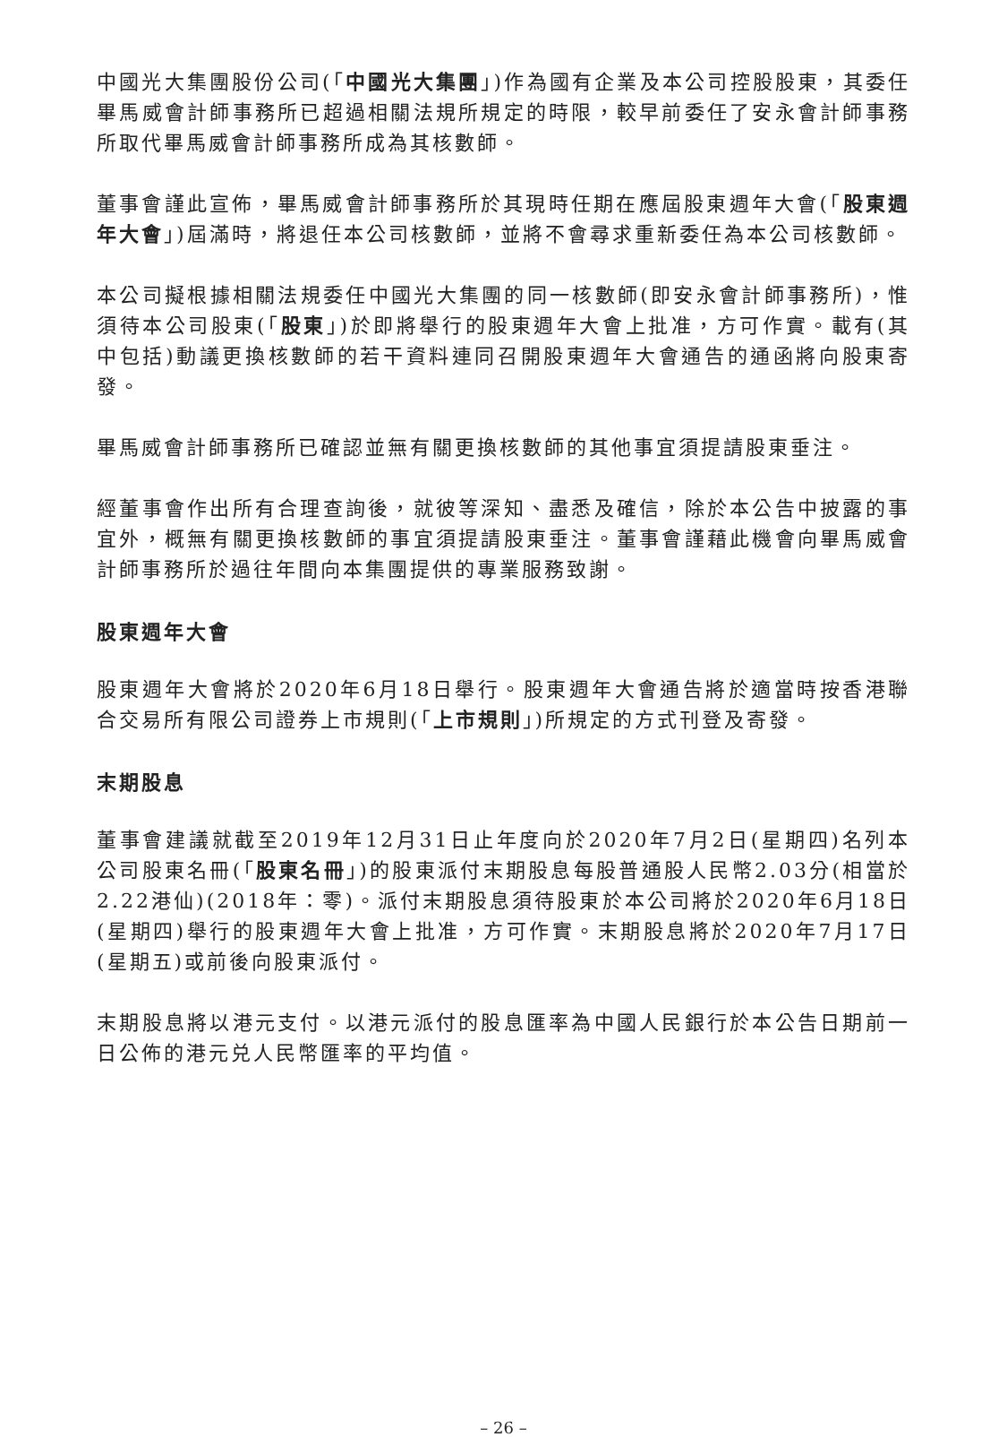中國光大集團股份公司(「中國光大集團」)作為國有企業及本公司控股股東，其委任畢馬威會計師事務所已超過相關法規所規定的時限，較早前委任了安永會計師事務所取代畢馬威會計師事務所成為其核數師。
董事會謹此宣佈，畢馬威會計師事務所於其現時任期在應屆股東週年大會(「股東週年大會」)屆滿時，將退任本公司核數師，並將不會尋求重新委任為本公司核數師。
本公司擬根據相關法規委任中國光大集團的同一核數師(即安永會計師事務所)，惟須待本公司股東(「股東」)於即將舉行的股東週年大會上批准，方可作實。載有(其中包括)動議更換核數師的若干資料連同召開股東週年大會通告的通函將向股東寄發。
畢馬威會計師事務所已確認並無有關更換核數師的其他事宜須提請股東垂注。
經董事會作出所有合理查詢後，就彼等深知、盡悉及確信，除於本公告中披露的事宜外，概無有關更換核數師的事宜須提請股東垂注。董事會謹藉此機會向畢馬威會計師事務所於過往年間向本集團提供的專業服務致謝。
股東週年大會
股東週年大會將於2020年6月18日舉行。股東週年大會通告將於適當時按香港聯合交易所有限公司證券上市規則(「上市規則」)所規定的方式刊登及寄發。
末期股息
董事會建議就截至2019年12月31日止年度向於2020年7月2日(星期四)名列本公司股東名冊(「股東名冊」)的股東派付末期股息每股普通股人民幣2.03分(相當於2.22港仙)(2018年：零)。派付末期股息須待股東於本公司將於2020年6月18日(星期四)舉行的股東週年大會上批准，方可作實。末期股息將於2020年7月17日(星期五)或前後向股東派付。
末期股息將以港元支付。以港元派付的股息匯率為中國人民銀行於本公告日期前一日公佈的港元兑人民幣匯率的平均值。
– 26 –